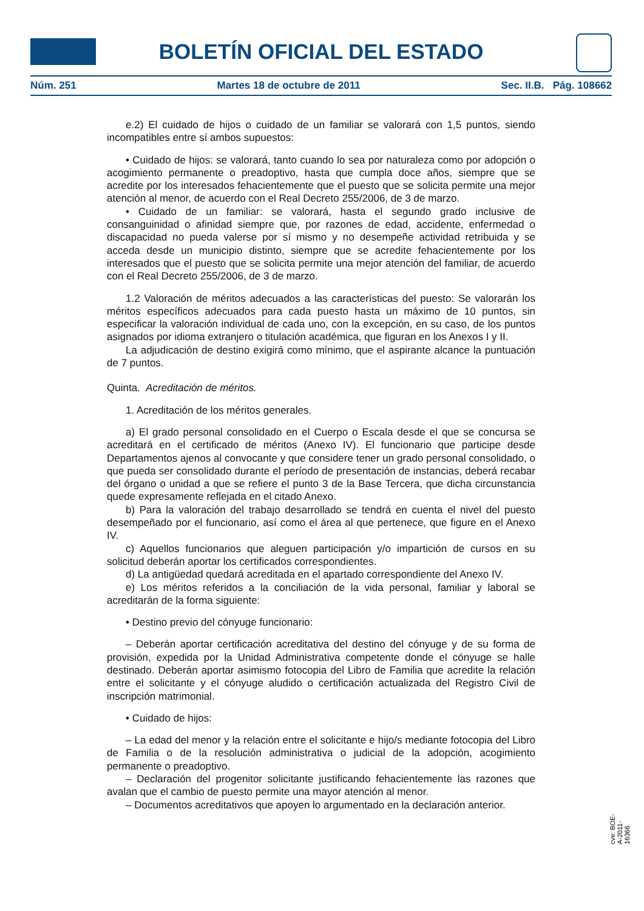BOLETÍN OFICIAL DEL ESTADO
Núm. 251 Martes 18 de octubre de 2011 Sec. II.B. Pág. 108662
e.2) El cuidado de hijos o cuidado de un familiar se valorará con 1,5 puntos, siendo incompatibles entre sí ambos supuestos:
• Cuidado de hijos: se valorará, tanto cuando lo sea por naturaleza como por adopción o acogimiento permanente o preadoptivo, hasta que cumpla doce años, siempre que se acredite por los interesados fehacientemente que el puesto que se solicita permite una mejor atención al menor, de acuerdo con el Real Decreto 255/2006, de 3 de marzo.
• Cuidado de un familiar: se valorará, hasta el segundo grado inclusive de consanguinidad o afinidad siempre que, por razones de edad, accidente, enfermedad o discapacidad no pueda valerse por sí mismo y no desempeñe actividad retribuida y se acceda desde un municipio distinto, siempre que se acredite fehacientemente por los interesados que el puesto que se solicita permite una mejor atención del familiar, de acuerdo con el Real Decreto 255/2006, de 3 de marzo.
1.2 Valoración de méritos adecuados a las características del puesto: Se valorarán los méritos específicos adecuados para cada puesto hasta un máximo de 10 puntos, sin especificar la valoración individual de cada uno, con la excepción, en su caso, de los puntos asignados por idioma extranjero o titulación académica, que figuran en los Anexos I y II.
La adjudicación de destino exigirá como mínimo, que el aspirante alcance la puntuación de 7 puntos.
Quinta. Acreditación de méritos.
1. Acreditación de los méritos generales.
a) El grado personal consolidado en el Cuerpo o Escala desde el que se concursa se acreditará en el certificado de méritos (Anexo IV). El funcionario que participe desde Departamentos ajenos al convocante y que considere tener un grado personal consolidado, o que pueda ser consolidado durante el período de presentación de instancias, deberá recabar del órgano o unidad a que se refiere el punto 3 de la Base Tercera, que dicha circunstancia quede expresamente reflejada en el citado Anexo.
b) Para la valoración del trabajo desarrollado se tendrá en cuenta el nivel del puesto desempeñado por el funcionario, así como el área al que pertenece, que figure en el Anexo IV.
c) Aquellos funcionarios que aleguen participación y/o impartición de cursos en su solicitud deberán aportar los certificados correspondientes.
d) La antigüedad quedará acreditada en el apartado correspondiente del Anexo IV.
e) Los méritos referidos a la conciliación de la vida personal, familiar y laboral se acreditarán de la forma siguiente:
• Destino previo del cónyuge funcionario:
– Deberán aportar certificación acreditativa del destino del cónyuge y de su forma de provisión, expedida por la Unidad Administrativa competente donde el cónyuge se halle destinado. Deberán aportar asimismo fotocopia del Libro de Familia que acredite la relación entre el solicitante y el cónyuge aludido o certificación actualizada del Registro Civil de inscripción matrimonial.
• Cuidado de hijos:
– La edad del menor y la relación entre el solicitante e hijo/s mediante fotocopia del Libro de Familia o de la resolución administrativa o judicial de la adopción, acogimiento permanente o preadoptivo.
– Declaración del progenitor solicitante justificando fehacientemente las razones que avalan que el cambio de puesto permite una mayor atención al menor.
– Documentos acreditativos que apoyen lo argumentado en la declaración anterior.
cve: BOE-A-2011-16366